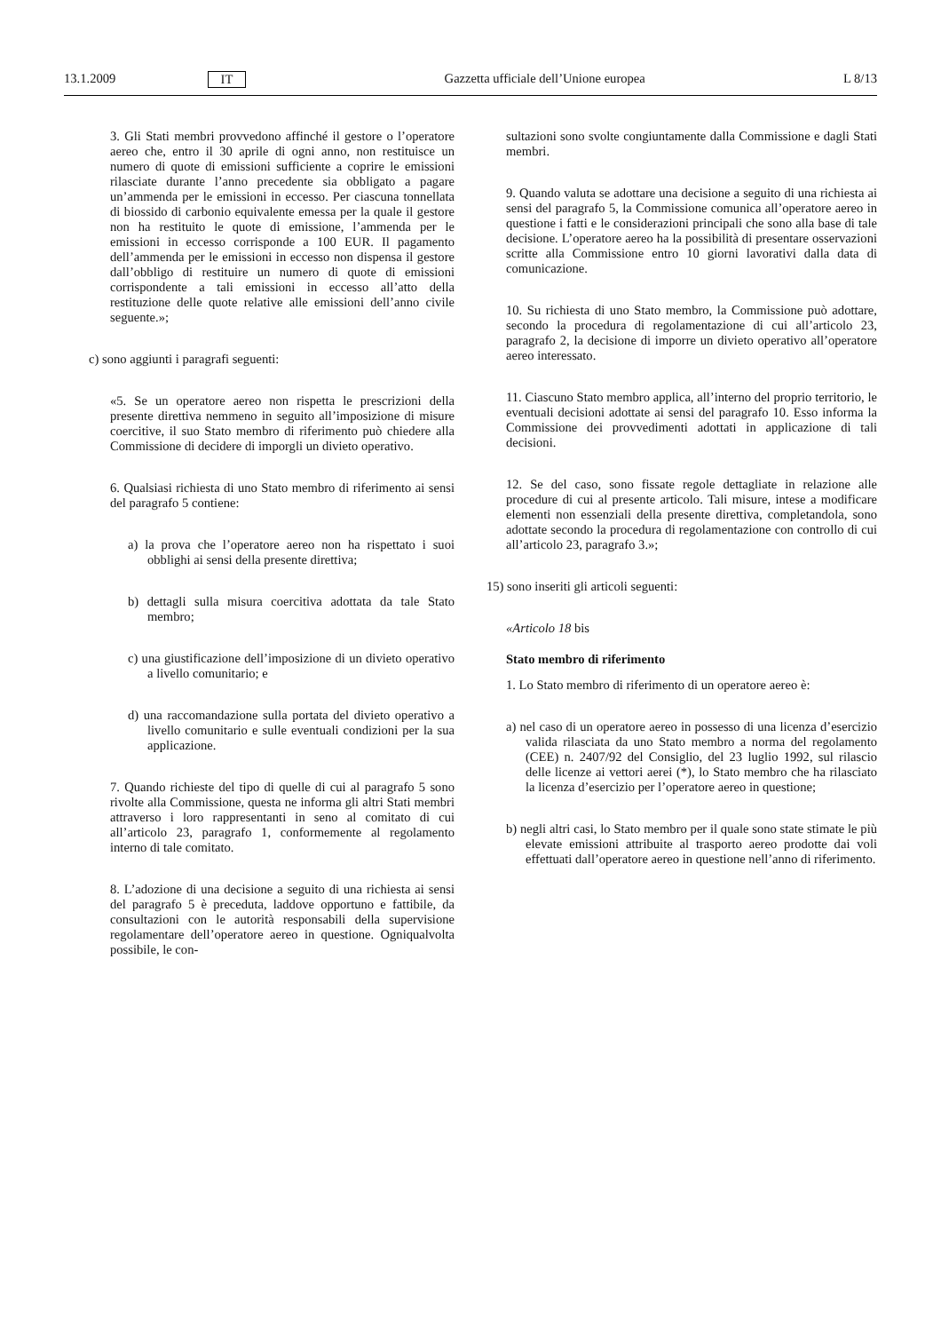13.1.2009 IT Gazzetta ufficiale dell’Unione europea L 8/13
3. Gli Stati membri provvedono affinché il gestore o l’operatore aereo che, entro il 30 aprile di ogni anno, non restituisce un numero di quote di emissioni sufficiente a coprire le emissioni rilasciate durante l’anno precedente sia obbligato a pagare un’ammenda per le emissioni in eccesso. Per ciascuna tonnellata di biossido di carbonio equivalente emessa per la quale il gestore non ha restituito le quote di emissione, l’ammenda per le emissioni in eccesso corrisponde a 100 EUR. Il pagamento dell’ammenda per le emissioni in eccesso non dispensa il gestore dall’obbligo di restituire un numero di quote di emissioni corrispondente a tali emissioni in eccesso all’atto della restituzione delle quote relative alle emissioni dell’anno civile seguente.»;
c) sono aggiunti i paragrafi seguenti:
«5. Se un operatore aereo non rispetta le prescrizioni della presente direttiva nemmeno in seguito all’imposizione di misure coercitive, il suo Stato membro di riferimento può chiedere alla Commissione di decidere di imporgli un divieto operativo.
6. Qualsiasi richiesta di uno Stato membro di riferimento ai sensi del paragrafo 5 contiene:
a) la prova che l’operatore aereo non ha rispettato i suoi obblighi ai sensi della presente direttiva;
b) dettagli sulla misura coercitiva adottata da tale Stato membro;
c) una giustificazione dell’imposizione di un divieto operativo a livello comunitario; e
d) una raccomandazione sulla portata del divieto operativo a livello comunitario e sulle eventuali condizioni per la sua applicazione.
7. Quando richieste del tipo di quelle di cui al paragrafo 5 sono rivolte alla Commissione, questa ne informa gli altri Stati membri attraverso i loro rappresentanti in seno al comitato di cui all’articolo 23, paragrafo 1, conformemente al regolamento interno di tale comitato.
8. L’adozione di una decisione a seguito di una richiesta ai sensi del paragrafo 5 è preceduta, laddove opportuno e fattibile, da consultazioni con le autorità responsabili della supervisione regolamentare dell’operatore aereo in questione. Ogniqualvolta possibile, le con-
sultazioni sono svolte congiuntamente dalla Commissione e dagli Stati membri.
9. Quando valuta se adottare una decisione a seguito di una richiesta ai sensi del paragrafo 5, la Commissione comunica all’operatore aereo in questione i fatti e le considerazioni principali che sono alla base di tale decisione. L’operatore aereo ha la possibilità di presentare osservazioni scritte alla Commissione entro 10 giorni lavorativi dalla data di comunicazione.
10. Su richiesta di uno Stato membro, la Commissione può adottare, secondo la procedura di regolamentazione di cui all’articolo 23, paragrafo 2, la decisione di imporre un divieto operativo all’operatore aereo interessato.
11. Ciascuno Stato membro applica, all’interno del proprio territorio, le eventuali decisioni adottate ai sensi del paragrafo 10. Esso informa la Commissione dei provvedimenti adottati in applicazione di tali decisioni.
12. Se del caso, sono fissate regole dettagliate in relazione alle procedure di cui al presente articolo. Tali misure, intese a modificare elementi non essenziali della presente direttiva, completandola, sono adottate secondo la procedura di regolamentazione con controllo di cui all’articolo 23, paragrafo 3.»;
15) sono inseriti gli articoli seguenti:
«Articolo 18 bis
Stato membro di riferimento
1. Lo Stato membro di riferimento di un operatore aereo è:
a) nel caso di un operatore aereo in possesso di una licenza d’esercizio valida rilasciata da uno Stato membro a norma del regolamento (CEE) n. 2407/92 del Consiglio, del 23 luglio 1992, sul rilascio delle licenze ai vettori aerei (*), lo Stato membro che ha rilasciato la licenza d’esercizio per l’operatore aereo in questione;
b) negli altri casi, lo Stato membro per il quale sono state stimate le più elevate emissioni attribuite al trasporto aereo prodotte dai voli effettuati dall’operatore aereo in questione nell’anno di riferimento.